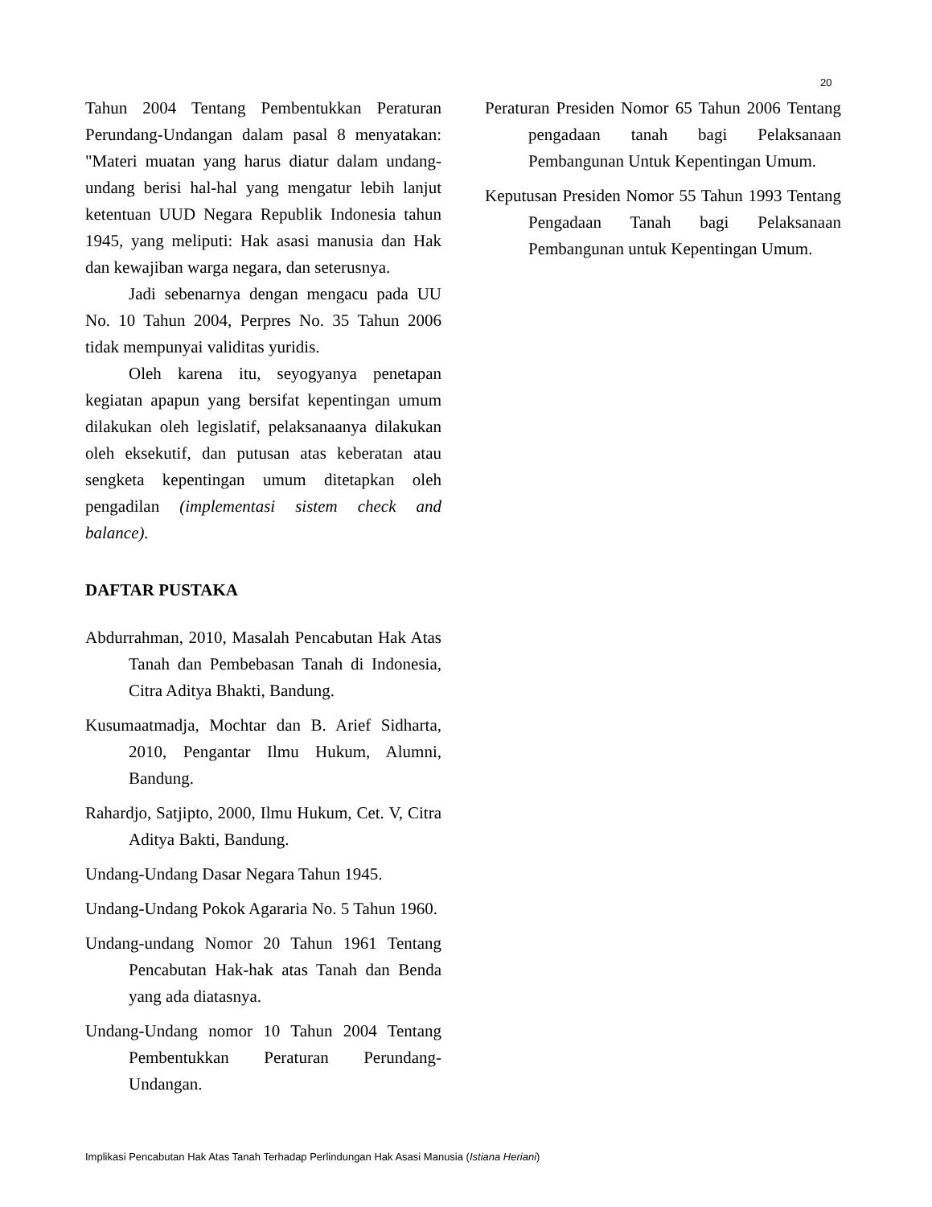20
Tahun 2004 Tentang Pembentukkan Peraturan Perundang-Undangan dalam pasal 8 menyatakan: "Materi muatan yang harus diatur dalam undang-undang berisi hal-hal yang mengatur lebih lanjut ketentuan UUD Negara Republik Indonesia tahun 1945, yang meliputi: Hak asasi manusia dan Hak dan kewajiban warga negara, dan seterusnya.
Jadi sebenarnya dengan mengacu pada UU No. 10 Tahun 2004, Perpres No. 35 Tahun 2006 tidak mempunyai validitas yuridis.
Oleh karena itu, seyogyanya penetapan kegiatan apapun yang bersifat kepentingan umum dilakukan oleh legislatif, pelaksanaanya dilakukan oleh eksekutif, dan putusan atas keberatan atau sengketa kepentingan umum ditetapkan oleh pengadilan (implementasi sistem check and balance).
DAFTAR PUSTAKA
Abdurrahman, 2010, Masalah Pencabutan Hak Atas Tanah dan Pembebasan Tanah di Indonesia, Citra Aditya Bhakti, Bandung.
Kusumaatmadja, Mochtar dan B. Arief Sidharta, 2010, Pengantar Ilmu Hukum, Alumni, Bandung.
Rahardjo, Satjipto, 2000, Ilmu Hukum, Cet. V, Citra Aditya Bakti, Bandung.
Undang-Undang Dasar Negara Tahun 1945.
Undang-Undang Pokok Agararia No. 5 Tahun 1960.
Undang-undang Nomor 20 Tahun 1961 Tentang Pencabutan Hak-hak atas Tanah dan Benda yang ada diatasnya.
Undang-Undang nomor 10 Tahun 2004 Tentang Pembentukkan Peraturan Perundang-Undangan.
Peraturan Presiden Nomor 65 Tahun 2006 Tentang pengadaan tanah bagi Pelaksanaan Pembangunan Untuk Kepentingan Umum.
Keputusan Presiden Nomor 55 Tahun 1993 Tentang Pengadaan Tanah bagi Pelaksanaan Pembangunan untuk Kepentingan Umum.
Implikasi Pencabutan Hak Atas Tanah Terhadap Perlindungan Hak Asasi Manusia (Istiana Heriani)